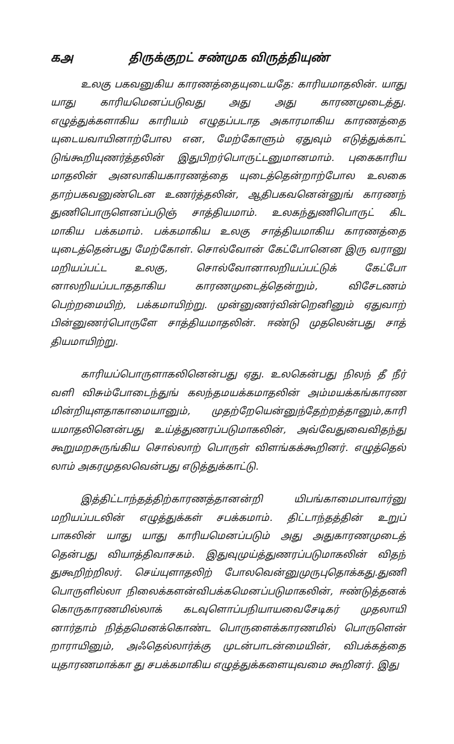கஅ திருக்குறட் சண்முக விருத்தியுண்
உலகு பகவனுகிய காரணத்தையுடையதே: காரியமாதலின். யாது யாது காரியமெனப்படுவது அது அது காரணமுடைத்து. எழுத்துக்களாகிய காரியம் எழுதப்படாத அகாரமாகிய காரணத்தை யுடையவாயினாற்போல என, மேற்கோளும் ஏதுவும் எடுத்துக்காட் டுங்கூறியுணர்த்தலின் இதுபிறர்பொருட்டனுமானமாம். புகைகாரிய மாதலின் அனலாகியகாரணத்தை யுடைத்தென்றாற்போல உலகை தாற்பகவனுண்டென உணர்த்தலின், ஆதிபகவனென்னுங் காரணந் துணிபொருளெனப்படுஞ் சாத்தியமாம். உலகந்துணிபொருட் கிட மாகிய பக்கமாம். பக்கமாகிய உலகு சாத்தியமாகிய காரணத்தை யுடைத்தென்பது மேற்கோள். சொல்வோன் கேட்போனென இரு வரானு மறியப்பட்ட உலகு, சொல்வோனாலறியப்பட்டுக் கேட்போ னாலறியப்படாததாகிய காரணமுடைத்தென்றும், விசேடணம் பெற்றமையிற், பக்கமாயிற்று. முன்னுணர்வின்றெனினும் ஏதுவாற் பின்னுணர்பொருளே சாத்தியமாதலின். ஈண்டு முதலென்பது சாத் தியமாயிற்று.
காரியப்பொருளாகலினென்பது ஏது. உலகென்பது நிலந் தீ நீர் வளி விசும்போடைந்துங் கலந்தமயக்கமாதலின் அம்மயக்கங்காரண மின்றியுளதாகாமையானும், முதற்றேயென்னுந்தேற்றத்தானும்,காரி யமாதலினென்பது உய்த்துணரப்படுமாகலின், அவ்வேதுவைவிதந்து கூறுமறசுருங்கிய சொல்லாற் பொருள் விளங்கக்கூறினர். எழுத்தெல் லாம் அகரமுதலவென்பது எடுத்துக்காட்டு.
இத்திட்டாந்தத்திற்காரணத்தானன்றி யிபங்காமைபாவார்னு மறியப்படலின் எழுத்துக்கள் சபக்கமாம். திட்டாந்தத்தின் உறுப் பாகலின் யாது யாது காரியமெனப்படும் அது அதுகாரணமுடைத் தென்பது வியாத்திவாசகம். இதுவுமுய்த்துணரப்படுமாகலின் விதந் துகூறிற்றிலர். செய்யுளாதலிற் போலவென்னுமுருபுதொக்கது.துணி பொருளில்லா நிலைக்களன்விபக்கமெனப்படுமாகலின், ஈண்டுத்தனக் கொருகாரணமில்லாக் கடவுளொப்பநியாயவைசேடிகர் முதலாயி னார்தாம் நித்தமெனக்கொண்ட பொருளைக்காரணமில் பொருளென் றாராயினும், அஃதெல்லார்க்கு முடன்பாடன்மையின், விபக்கத்தை யுதாரணமாக்கா து சபக்கமாகிய எழுத்துக்களையுவமை கூறினர். இது